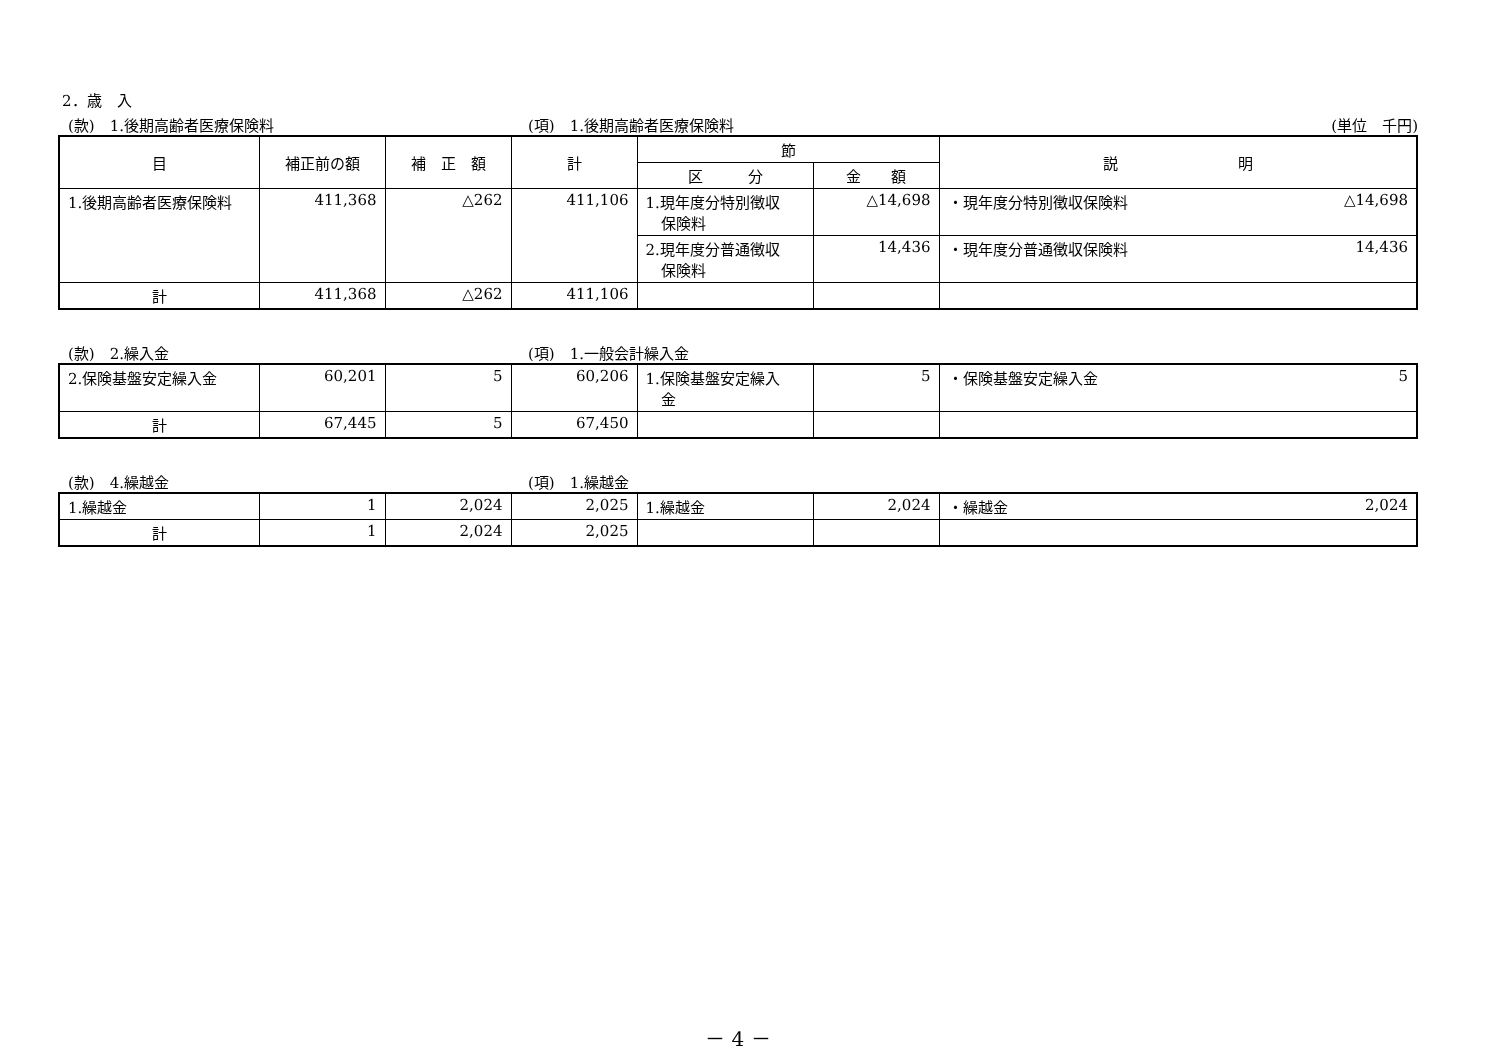2．歳　入
(款)　1.後期高齢者医療保険料 (項)　1.後期高齢者医療保険料 (単位　千円)
| 目 | 補正前の額 | 補 正 額 | 計 | 節 | | 説 明 |
| --- | --- | --- | --- | --- | --- | --- |
| | | | | 区 分 | 金 額 | |
| 1.後期高齢者医療保険料 | 411,368 | △262 | 411,106 | 1.現年度分特別徴収 保険料 | △14,698 | ・現年度分特別徴収保険料 △14,698 |
| | | | | 2.現年度分普通徴収 保険料 | 14,436 | ・現年度分普通徴収保険料 14,436 |
| 計 | 411,368 | △262 | 411,106 | | | |
(款)　2.繰入金 (項)　1.一般会計繰入金
| 2.保険基盤安定繰入金 | 60,201 | 5 | 60,206 | 1.保険基盤安定繰入 金 | 5 | ・保険基盤安定繰入金 5 |
| 計 | 67,445 | 5 | 67,450 | | | |
(款)　4.繰越金 (項)　1.繰越金
| 1.繰越金 | 1 | 2,024 | 2,025 | 1.繰越金 | 2,024 | ・繰越金 2,024 |
| 計 | 1 | 2,024 | 2,025 | | | |
－ 4 －